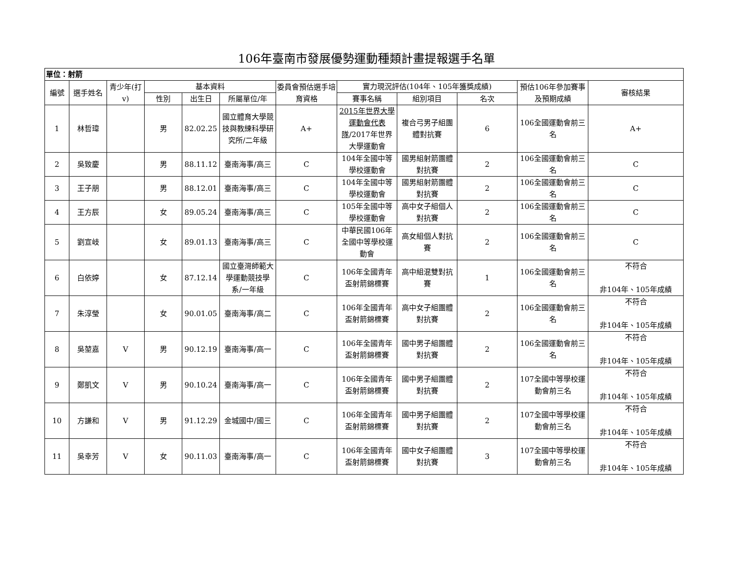106年臺南市發展優勢運動種類計畫提報選手名單
| 單位：射箭 | | | | | | | | | | | |
| 編號 | 選手姓名 | 青少年(打v) | 基本資料 | | | 委員會預估選手培育資格 | 實力現況評估(104年、105年獲獎成績) | | | 預估106年參加賽事及預期成績 | 審核結果 |
| | | | 性別 | 出生日 | 所屬單位/年 | | 賽事名稱 | 組別項目 | 名次 | | |
| 1 | 林哲瑋 | | 男 | 82.02.25 | 國立體育大學競技與教練科學研究所/二年級 | A+ | 2015年世界大學運動會代表隊 /2017年世界大學運動會 | 複合弓男子組團體對抗賽 | 6 | 106全國運動會前三名 | A+ |
| 2 | 吳致慶 | | 男 | 88.11.12 | 臺南海事/高三 | C | 104年全國中等學校運動會 | 國男組射箭團體對抗賽 | 2 | 106全國運動會前三名 | C |
| 3 | 王子朋 | | 男 | 88.12.01 | 臺南海事/高三 | C | 104年全國中等學校運動會 | 國男組射箭團體對抗賽 | 2 | 106全國運動會前三名 | C |
| 4 | 王方辰 | | 女 | 89.05.24 | 臺南海事/高三 | C | 105年全國中等學校運動會 | 高中女子組個人對抗賽 | 2 | 106全國運動會前三名 | C |
| 5 | 劉宣岐 | | 女 | 89.01.13 | 臺南海事/高三 | C | 中華民國106年全國中等學校運動會 | 高女組個人對抗賽 | 2 | 106全國運動會前三名 | C |
| 6 | 白依婷 | | 女 | 87.12.14 | 國立臺灣師範大學運動競技學系/一年級 | C | 106年全國青年盃射箭錦標賽 | 高中組混雙對抗賽 | 1 | 106全國運動會前三名 | 不符合 非104年、105年成績 |
| 7 | 朱淳瑩 | | 女 | 90.01.05 | 臺南海事/高二 | C | 106年全國青年盃射箭錦標賽 | 高中女子組團體對抗賽 | 2 | 106全國運動會前三名 | 不符合 非104年、105年成績 |
| 8 | 吳堃嘉 | V | 男 | 90.12.19 | 臺南海事/高一 | C | 106年全國青年盃射箭錦標賽 | 國中男子組團體對抗賽 | 2 | 106全國運動會前三名 | 不符合 非104年、105年成績 |
| 9 | 鄭凱文 | V | 男 | 90.10.24 | 臺南海事/高一 | C | 106年全國青年盃射箭錦標賽 | 國中男子組團體對抗賽 | 2 | 107全國中等學校運動會前三名 | 不符合 非104年、105年成績 |
| 10 | 方謙和 | V | 男 | 91.12.29 | 金城國中/國三 | C | 106年全國青年盃射箭錦標賽 | 國中男子組團體對抗賽 | 2 | 107全國中等學校運動會前三名 | 不符合 非104年、105年成績 |
| 11 | 吳幸芳 | V | 女 | 90.11.03 | 臺南海事/高一 | C | 106年全國青年盃射箭錦標賽 | 國中女子組團體對抗賽 | 3 | 107全國中等學校運動會前三名 | 不符合 非104年、105年成績 |